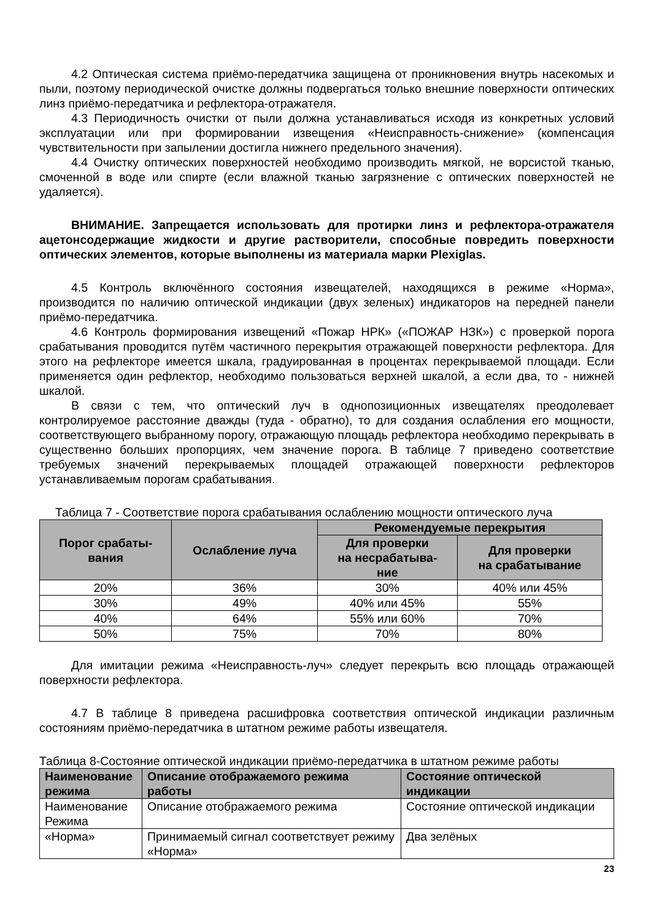4.2 Оптическая система приёмо-передатчика защищена от проникновения внутрь насекомых и пыли, поэтому периодической очистке должны подвергаться только внешние поверхности оптических линз приёмо-передатчика и рефлектора-отражателя.
4.3 Периодичность очистки от пыли должна устанавливаться исходя из конкретных условий эксплуатации или при формировании извещения «Неисправность-снижение» (компенсация чувствительности при запылении достигла нижнего предельного значения).
4.4 Очистку оптических поверхностей необходимо производить мягкой, не ворсистой тканью, смоченной в воде или спирте (если влажной тканью загрязнение с оптических поверхностей не удаляется).
ВНИМАНИЕ. Запрещается использовать для протирки линз и рефлектора-отражателя ацетонсодержащие жидкости и другие растворители, способные повредить поверхности оптических элементов, которые выполнены из материала марки Plexiglas.
4.5 Контроль включённого состояния извещателей, находящихся в режиме «Норма», производится по наличию оптической индикации (двух зеленых) индикаторов на передней панели приёмо-передатчика.
4.6 Контроль формирования извещений «Пожар НРК» («ПОЖАР НЗК») с проверкой порога срабатывания проводится путём частичного перекрытия отражающей поверхности рефлектора. Для этого на рефлекторе имеется шкала, градуированная в процентах перекрываемой площади. Если применяется один рефлектор, необходимо пользоваться верхней шкалой, а если два, то - нижней шкалой.
В связи с тем, что оптический луч в однопозиционных извещателях преодолевает контролируемое расстояние дважды (туда - обратно), то для создания ослабления его мощности, соответствующего выбранному порогу, отражающую площадь рефлектора необходимо перекрывать в существенно больших пропорциях, чем значение порога. В таблице 7 приведено соответствие требуемых значений перекрываемых площадей отражающей поверхности рефлекторов устанавливаемым порогам срабатывания.
Таблица 7 - Соответствие порога срабатывания ослаблению мощности оптического луча
| Порог срабаты- вания | Ослабление луча | Рекомендуемые перекрытия | |
| --- | --- | --- | --- |
| | | Для проверки на несрабатыва- ние | Для проверки на срабатывание |
| 20% | 36% | 30% | 40% или 45% |
| 30% | 49% | 40% или 45% | 55% |
| 40% | 64% | 55% или 60% | 70% |
| 50% | 75% | 70% | 80% |
Для имитации режима «Неисправность-луч» следует перекрыть всю площадь отражающей поверхности рефлектора.
4.7 В таблице 8 приведена расшифровка соответствия оптической индикации различным состояниям приёмо-передатчика в штатном режиме работы извещателя.
Таблица 8-Состояние оптической индикации приёмо-передатчика в штатном режиме работы
| Наименование режима | Описание отображаемого режима работы | Состояние оптической индикации |
| --- | --- | --- |
| Наименование Режима | Описание отображаемого режима | Состояние оптической индикации |
| «Норма» | Принимаемый сигнал соответствует режиму «Норма» | Два зелёных |
23